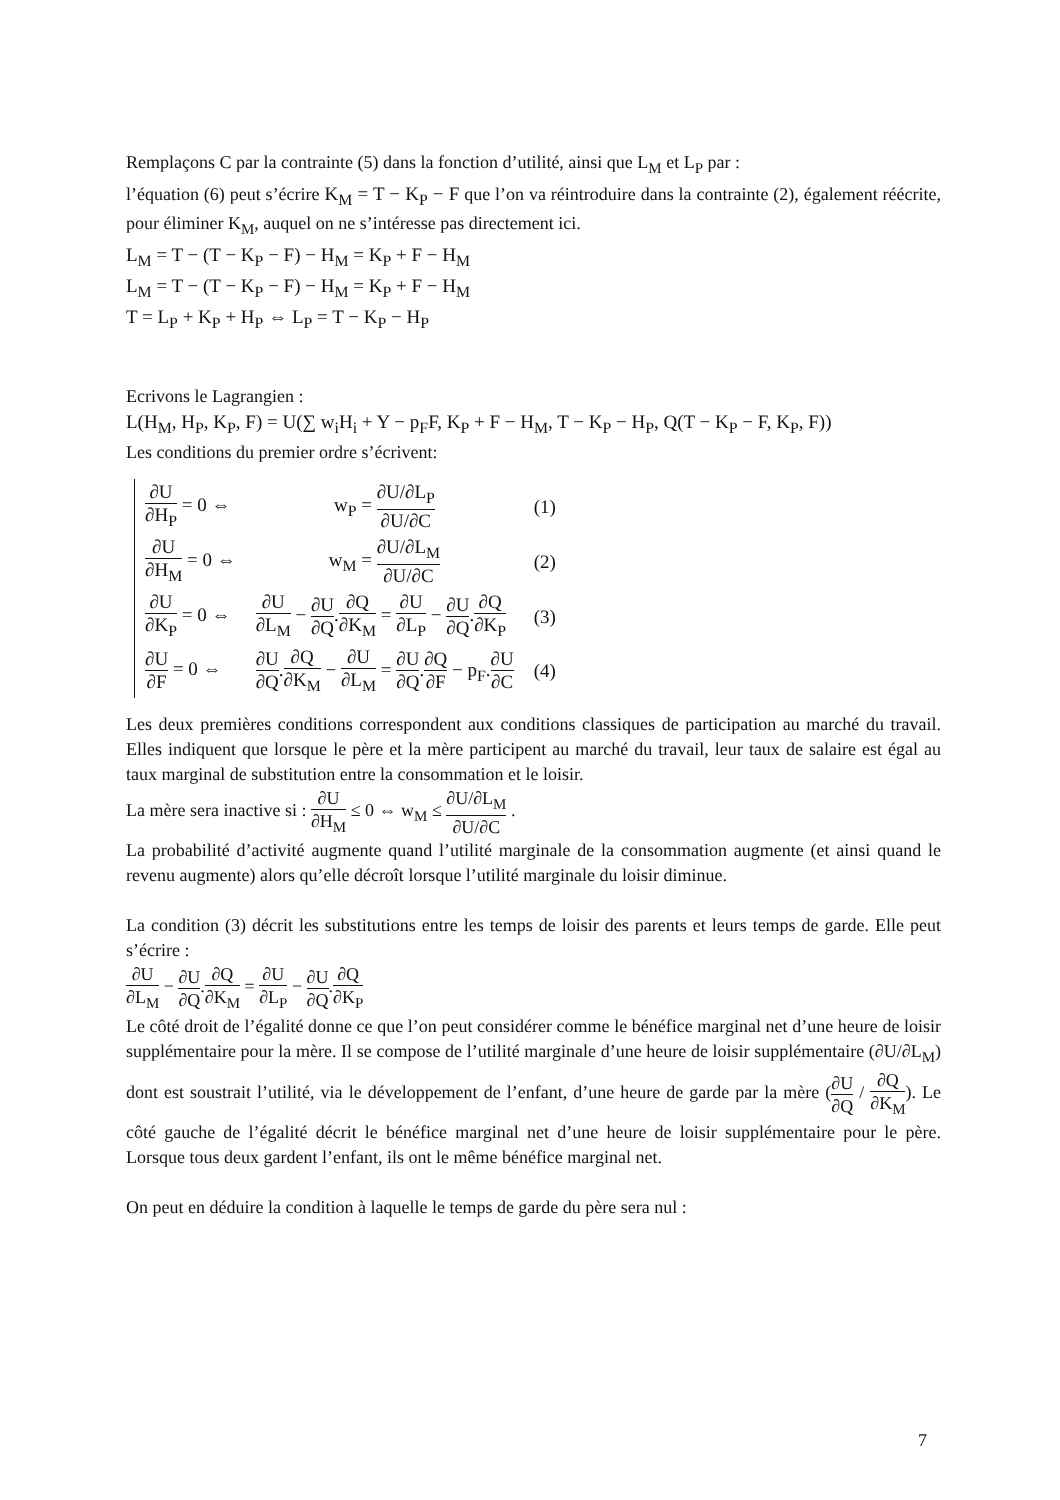Remplaçons C par la contrainte (5) dans la fonction d’utilité, ainsi que L<sub>M</sub> et L<sub>P</sub> par :
l’équation (6) peut s’écrire K<sub>M</sub> = T − K<sub>P</sub> − F que l’on va réintroduire dans la contrainte (2), également réécrite, pour éliminer K<sub>M</sub>, auquel on ne s’intéresse pas directement ici.
L<sub>M</sub> = T − (T − K<sub>P</sub> − F) − H<sub>M</sub> = K<sub>P</sub> + F − H<sub>M</sub>
L<sub>M</sub> = T − (T − K<sub>P</sub> − F) − H<sub>M</sub> = K<sub>P</sub> + F − H<sub>M</sub>
T = L<sub>P</sub> + K<sub>P</sub> + H<sub>P</sub> ⇔ L<sub>P</sub> = T − K<sub>P</sub> − H<sub>P</sub>
Ecrivons le Lagrangien :
L(H<sub>M</sub>, H<sub>P</sub>, K<sub>P</sub>, F) = U(∑ w<sub>i</sub>H<sub>i</sub> + Y − p<sub>F</sub>F, K<sub>P</sub> + F − H<sub>M</sub>, T − K<sub>P</sub> − H<sub>P</sub>, Q(T − K<sub>P</sub> − F, K<sub>P</sub>, F))
Les conditions du premier ordre s’écrivent:
| ∂U ∂H<sub>P</sub> = 0 ⇔ | w<sub>P</sub> = ∂U/∂L<sub>P</sub> ∂U/∂C | (1) |
| ∂U ∂H<sub>M</sub> = 0 ⇔ | w<sub>M</sub> = ∂U/∂L<sub>M</sub> ∂U/∂C | (2) |
| ∂U ∂K<sub>P</sub> = 0 ⇔ | ∂U ∂L<sub>M</sub> − ∂U ∂Q . ∂Q ∂K<sub>M</sub> = ∂U ∂L<sub>P</sub> − ∂U ∂Q . ∂Q ∂K<sub>P</sub> | (3) |
| ∂U ∂F = 0 ⇔ | ∂U ∂Q . ∂Q ∂K<sub>M</sub> − ∂U ∂L<sub>M</sub> = ∂U ∂Q . ∂Q ∂F − p<sub>F</sub>. ∂U ∂C | (4) |
Les deux premières conditions correspondent aux conditions classiques de participation au marché du travail. Elles indiquent que lorsque le père et la mère participent au marché du travail, leur taux de salaire est égal au taux marginal de substitution entre la consommation et le loisir.
La mère sera inactive si : ∂U ∂H<sub>M</sub> ≤ 0 ⇔ w<sub>M</sub> ≤ ∂U/∂L<sub>M</sub> ∂U/∂C .
La probabilité d’activité augmente quand l’utilité marginale de la consommation augmente (et ainsi quand le revenu augmente) alors qu’elle décroît lorsque l’utilité marginale du loisir diminue.
La condition (3) décrit les substitutions entre les temps de loisir des parents et leurs temps de garde. Elle peut s’écrire :
∂U ∂L<sub>M</sub> − ∂U ∂Q.∂Q ∂K<sub>M</sub> = ∂U ∂L<sub>P</sub> − ∂U ∂Q.∂Q ∂K<sub>P</sub>
Le côté droit de l’égalité donne ce que l’on peut considérer comme le bénéfice marginal net d’une heure de loisir supplémentaire pour la mère. Il se compose de l’utilité marginale d’une heure de loisir supplémentaire (∂U/∂L<sub>M</sub>) dont est soustrait l’utilité, via le développement de l’enfant, d’une heure de garde par la mère (∂U ∂Q / ∂Q ∂K<sub>M</sub>). Le côté gauche de l’égalité décrit le bénéfice marginal net d’une heure de loisir supplémentaire pour le père. Lorsque tous deux gardent l’enfant, ils ont le même bénéfice marginal net.
On peut en déduire la condition à laquelle le temps de garde du père sera nul :
7